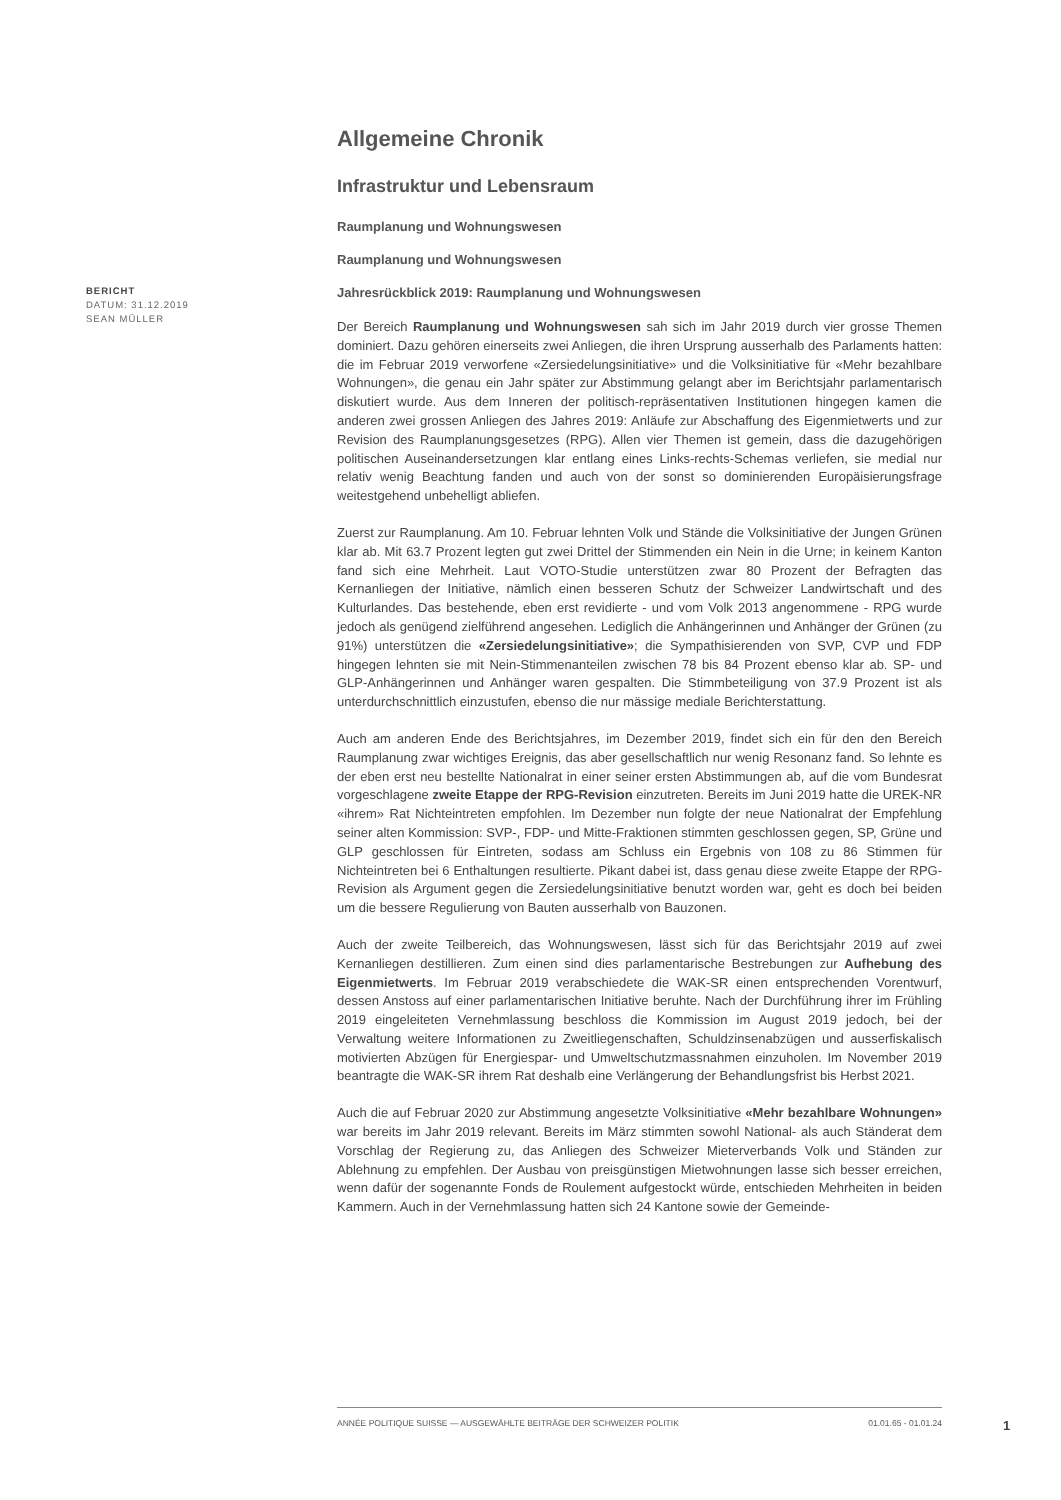Allgemeine Chronik
Infrastruktur und Lebensraum
Raumplanung und Wohnungswesen
Raumplanung und Wohnungswesen
Jahresrückblick 2019: Raumplanung und Wohnungswesen
Der Bereich Raumplanung und Wohnungswesen sah sich im Jahr 2019 durch vier grosse Themen dominiert. Dazu gehören einerseits zwei Anliegen, die ihren Ursprung ausserhalb des Parlaments hatten: die im Februar 2019 verworfene «Zersiedelungsinitiative» und die Volksinitiative für «Mehr bezahlbare Wohnungen», die genau ein Jahr später zur Abstimmung gelangt aber im Berichtsjahr parlamentarisch diskutiert wurde. Aus dem Inneren der politisch-repräsentativen Institutionen hingegen kamen die anderen zwei grossen Anliegen des Jahres 2019: Anläufe zur Abschaffung des Eigenmietwerts und zur Revision des Raumplanungsgesetzes (RPG). Allen vier Themen ist gemein, dass die dazugehörigen politischen Auseinandersetzungen klar entlang eines Links-rechts-Schemas verliefen, sie medial nur relativ wenig Beachtung fanden und auch von der sonst so dominierenden Europäisierungsfrage weitestgehend unbehelligt abliefen.
Zuerst zur Raumplanung. Am 10. Februar lehnten Volk und Stände die Volksinitiative der Jungen Grünen klar ab. Mit 63.7 Prozent legten gut zwei Drittel der Stimmenden ein Nein in die Urne; in keinem Kanton fand sich eine Mehrheit. Laut VOTO-Studie unterstützen zwar 80 Prozent der Befragten das Kernanliegen der Initiative, nämlich einen besseren Schutz der Schweizer Landwirtschaft und des Kulturlandes. Das bestehende, eben erst revidierte - und vom Volk 2013 angenommene - RPG wurde jedoch als genügend zielführend angesehen. Lediglich die Anhängerinnen und Anhänger der Grünen (zu 91%) unterstützen die «Zersiedelungsinitiative»; die Sympathisierenden von SVP, CVP und FDP hingegen lehnten sie mit Nein-Stimmenanteilen zwischen 78 bis 84 Prozent ebenso klar ab. SP- und GLP-Anhängerinnen und Anhänger waren gespalten. Die Stimmbeteiligung von 37.9 Prozent ist als unterdurchschnittlich einzustufen, ebenso die nur mässige mediale Berichterstattung.
Auch am anderen Ende des Berichtsjahres, im Dezember 2019, findet sich ein für den den Bereich Raumplanung zwar wichtiges Ereignis, das aber gesellschaftlich nur wenig Resonanz fand. So lehnte es der eben erst neu bestellte Nationalrat in einer seiner ersten Abstimmungen ab, auf die vom Bundesrat vorgeschlagene zweite Etappe der RPG-Revision einzutreten. Bereits im Juni 2019 hatte die UREK-NR «ihrem» Rat Nichteintreten empfohlen. Im Dezember nun folgte der neue Nationalrat der Empfehlung seiner alten Kommission: SVP-, FDP- und Mitte-Fraktionen stimmten geschlossen gegen, SP, Grüne und GLP geschlossen für Eintreten, sodass am Schluss ein Ergebnis von 108 zu 86 Stimmen für Nichteintreten bei 6 Enthaltungen resultierte. Pikant dabei ist, dass genau diese zweite Etappe der RPG-Revision als Argument gegen die Zersiedelungsinitiative benutzt worden war, geht es doch bei beiden um die bessere Regulierung von Bauten ausserhalb von Bauzonen.
Auch der zweite Teilbereich, das Wohnungswesen, lässt sich für das Berichtsjahr 2019 auf zwei Kernanliegen destillieren. Zum einen sind dies parlamentarische Bestrebungen zur Aufhebung des Eigenmietwerts. Im Februar 2019 verabschiedete die WAK-SR einen entsprechenden Vorentwurf, dessen Anstoss auf einer parlamentarischen Initiative beruhte. Nach der Durchführung ihrer im Frühling 2019 eingeleiteten Vernehmlassung beschloss die Kommission im August 2019 jedoch, bei der Verwaltung weitere Informationen zu Zweitliegenschaften, Schuldzinsenabzügen und ausserfiskalisch motivierten Abzügen für Energiespar- und Umweltschutzmassnahmen einzuholen. Im November 2019 beantragte die WAK-SR ihrem Rat deshalb eine Verlängerung der Behandlungsfrist bis Herbst 2021.
Auch die auf Februar 2020 zur Abstimmung angesetzte Volksinitiative «Mehr bezahlbare Wohnungen» war bereits im Jahr 2019 relevant. Bereits im März stimmten sowohl National- als auch Ständerat dem Vorschlag der Regierung zu, das Anliegen des Schweizer Mieterverbands Volk und Ständen zur Ablehnung zu empfehlen. Der Ausbau von preisgünstigen Mietwohnungen lasse sich besser erreichen, wenn dafür der sogenannte Fonds de Roulement aufgestockt würde, entschieden Mehrheiten in beiden Kammern. Auch in der Vernehmlassung hatten sich 24 Kantone sowie der Gemeinde-
BERICHT
DATUM: 31.12.2019
SEAN MÜLLER
ANNÉE POLITIQUE SUISSE — AUSGEWÄHLTE BEITRÄGE DER SCHWEIZER POLITIK 01.01.65 - 01.01.24
1